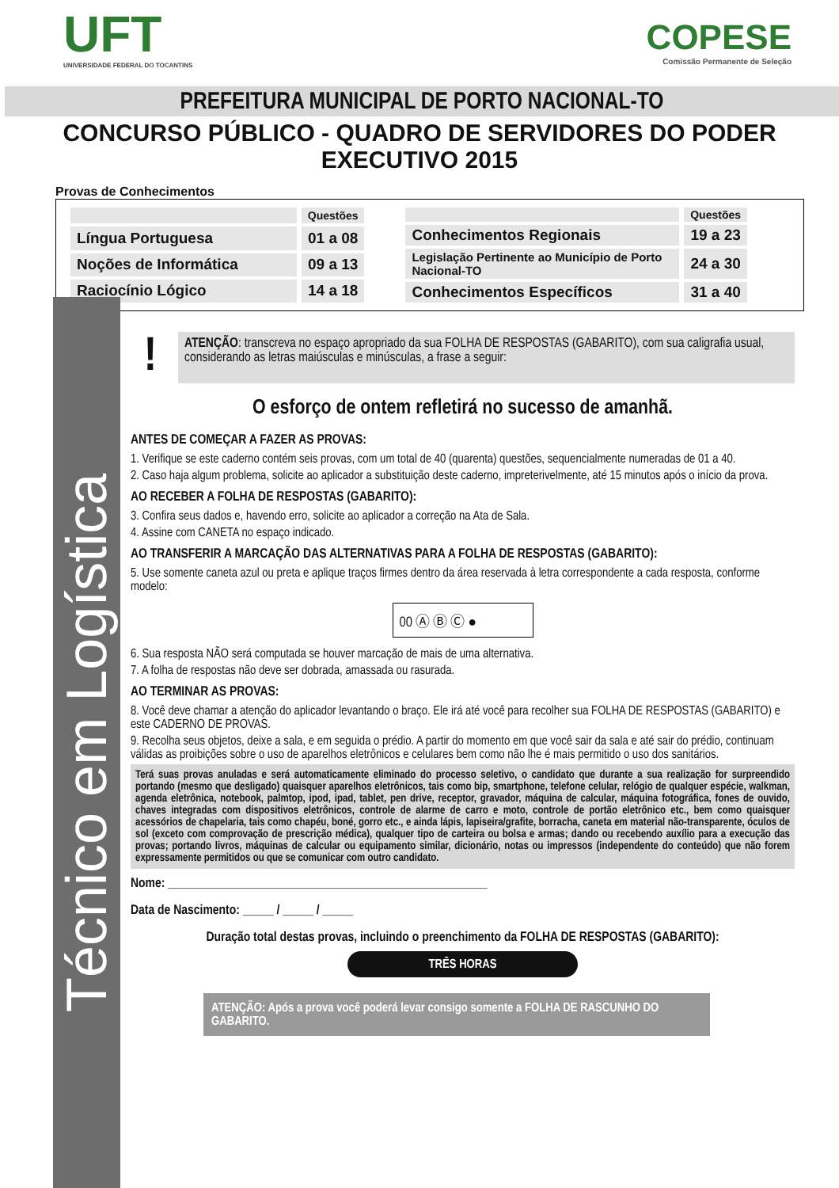UFT
UNIVERSIDADE FEDERAL DO TOCANTINS
COPESE
Comissão Permanente de Seleção
PREFEITURA MUNICIPAL DE PORTO NACIONAL-TO
CONCURSO PÚBLICO - QUADRO DE SERVIDORES DO PODER EXECUTIVO 2015
Provas de Conhecimentos
| | Questões |
| --- | --- |
| Língua Portuguesa | 01 a 08 |
| Noções de Informática | 09 a 13 |
| Raciocínio Lógico | 14 a 18 |
| | Questões |
| --- | --- |
| Conhecimentos Regionais | 19 a 23 |
| Legislação Pertinente ao Município de Porto Nacional-TO | 24 a 30 |
| Conhecimentos Específicos | 31 a 40 |
Técnico em Logística
!
ATENÇÃO: transcreva no espaço apropriado da sua FOLHA DE RESPOSTAS (GABARITO), com sua caligrafia usual, considerando as letras maiúsculas e minúsculas, a frase a seguir:
O esforço de ontem refletirá no sucesso de amanhã.
ANTES DE COMEÇAR A FAZER AS PROVAS:
1. Verifique se este caderno contém seis provas, com um total de 40 (quarenta) questões, sequencialmente numeradas de 01 a 40.
2. Caso haja algum problema, solicite ao aplicador a substituição deste caderno, impreterivelmente, até 15 minutos após o início da prova.
AO RECEBER A FOLHA DE RESPOSTAS (GABARITO):
3. Confira seus dados e, havendo erro, solicite ao aplicador a correção na Ata de Sala.
4. Assine com CANETA no espaço indicado.
AO TRANSFERIR A MARCAÇÃO DAS ALTERNATIVAS PARA A FOLHA DE RESPOSTAS (GABARITO):
5. Use somente caneta azul ou preta e aplique traços firmes dentro da área reservada à letra correspondente a cada resposta, conforme modelo:
00 Ⓐ Ⓑ Ⓒ ●
6. Sua resposta NÃO será computada se houver marcação de mais de uma alternativa.
7. A folha de respostas não deve ser dobrada, amassada ou rasurada.
AO TERMINAR AS PROVAS:
8. Você deve chamar a atenção do aplicador levantando o braço. Ele irá até você para recolher sua FOLHA DE RESPOSTAS (GABARITO) e este CADERNO DE PROVAS.
9. Recolha seus objetos, deixe a sala, e em seguida o prédio. A partir do momento em que você sair da sala e até sair do prédio, continuam válidas as proibições sobre o uso de aparelhos eletrônicos e celulares bem como não lhe é mais permitido o uso dos sanitários.
Terá suas provas anuladas e será automaticamente eliminado do processo seletivo, o candidato que durante a sua realização for surpreendido portando (mesmo que desligado) quaisquer aparelhos eletrônicos, tais como bip, smartphone, telefone celular, relógio de qualquer espécie, walkman, agenda eletrônica, notebook, palmtop, ipod, ipad, tablet, pen drive, receptor, gravador, máquina de calcular, máquina fotográfica, fones de ouvido, chaves integradas com dispositivos eletrônicos, controle de alarme de carro e moto, controle de portão eletrônico etc., bem como quaisquer acessórios de chapelaria, tais como chapéu, boné, gorro etc., e ainda lápis, lapiseira/grafite, borracha, caneta em material não-transparente, óculos de sol (exceto com comprovação de prescrição médica), qualquer tipo de carteira ou bolsa e armas; dando ou recebendo auxílio para a execução das provas; portando livros, máquinas de calcular ou equipamento similar, dicionário, notas ou impressos (independente do conteúdo) que não forem expressamente permitidos ou que se comunicar com outro candidato.
Nome: ____________________________________________________
Data de Nascimento: _____ / _____ / _____
Duração total destas provas, incluindo o preenchimento da FOLHA DE RESPOSTAS (GABARITO):
TRÊS HORAS
ATENÇÃO: Após a prova você poderá levar consigo somente a FOLHA DE RASCUNHO DO GABARITO.